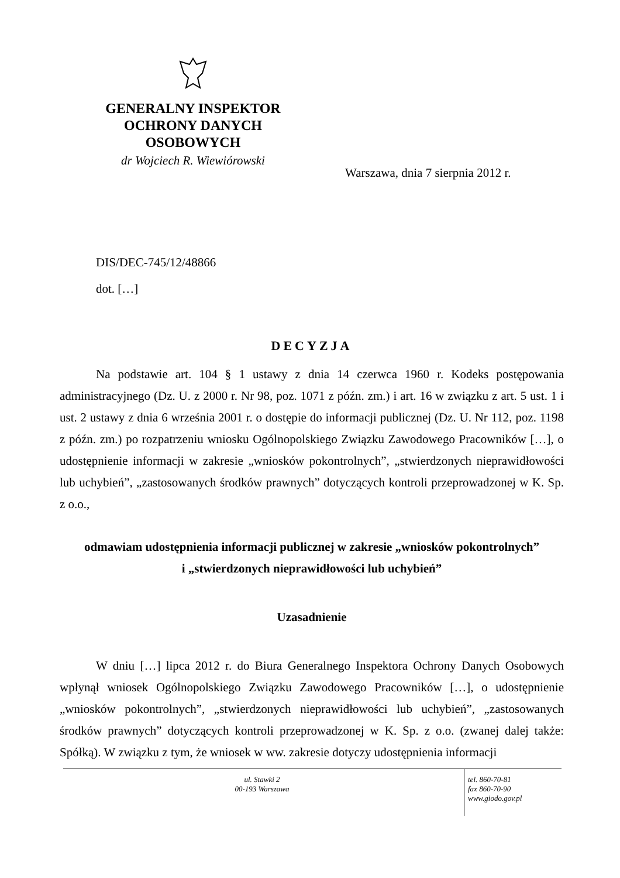GENERALNY INSPEKTOR
OCHRONY DANYCH
OSOBOWYCH
dr Wojciech R. Wiewiórowski
Warszawa, dnia 7 sierpnia 2012 r.
DIS/DEC-745/12/48866
dot. […]
DECYZJA
Na podstawie art. 104 § 1 ustawy z dnia 14 czerwca 1960 r. Kodeks postępowania administracyjnego (Dz. U. z 2000 r. Nr 98, poz. 1071 z późn. zm.) i art. 16 w związku z art. 5 ust. 1 i ust. 2 ustawy z dnia 6 września 2001 r. o dostępie do informacji publicznej (Dz. U. Nr 112, poz. 1198 z późn. zm.) po rozpatrzeniu wniosku Ogólnopolskiego Związku Zawodowego Pracowników […], o udostępnienie informacji w zakresie „wniosków pokontrolnych”, „stwierdzonych nieprawidłowości lub uchybień”, „zastosowanych środków prawnych” dotyczących kontroli przeprowadzonej w K. Sp. z o.o.,
odmawiam udostępnienia informacji publicznej w zakresie „wniosków pokontrolnych”
i „stwierdzonych nieprawidłowości lub uchybień”
Uzasadnienie
W dniu […] lipca 2012 r. do Biura Generalnego Inspektora Ochrony Danych Osobowych wpłynął wniosek Ogólnopolskiego Związku Zawodowego Pracowników […], o udostępnienie „wniosków pokontrolnych”, „stwierdzonych nieprawidłowości lub uchybień”, „zastosowanych środków prawnych” dotyczących kontroli przeprowadzonej w K. Sp. z o.o. (zwanej dalej także: Spółką). W związku z tym, że wniosek w ww. zakresie dotyczy udostępnienia informacji
ul. Stawki 2
00-193 Warszawa
tel. 860-70-81
fax 860-70-90
www.giodo.gov.pl